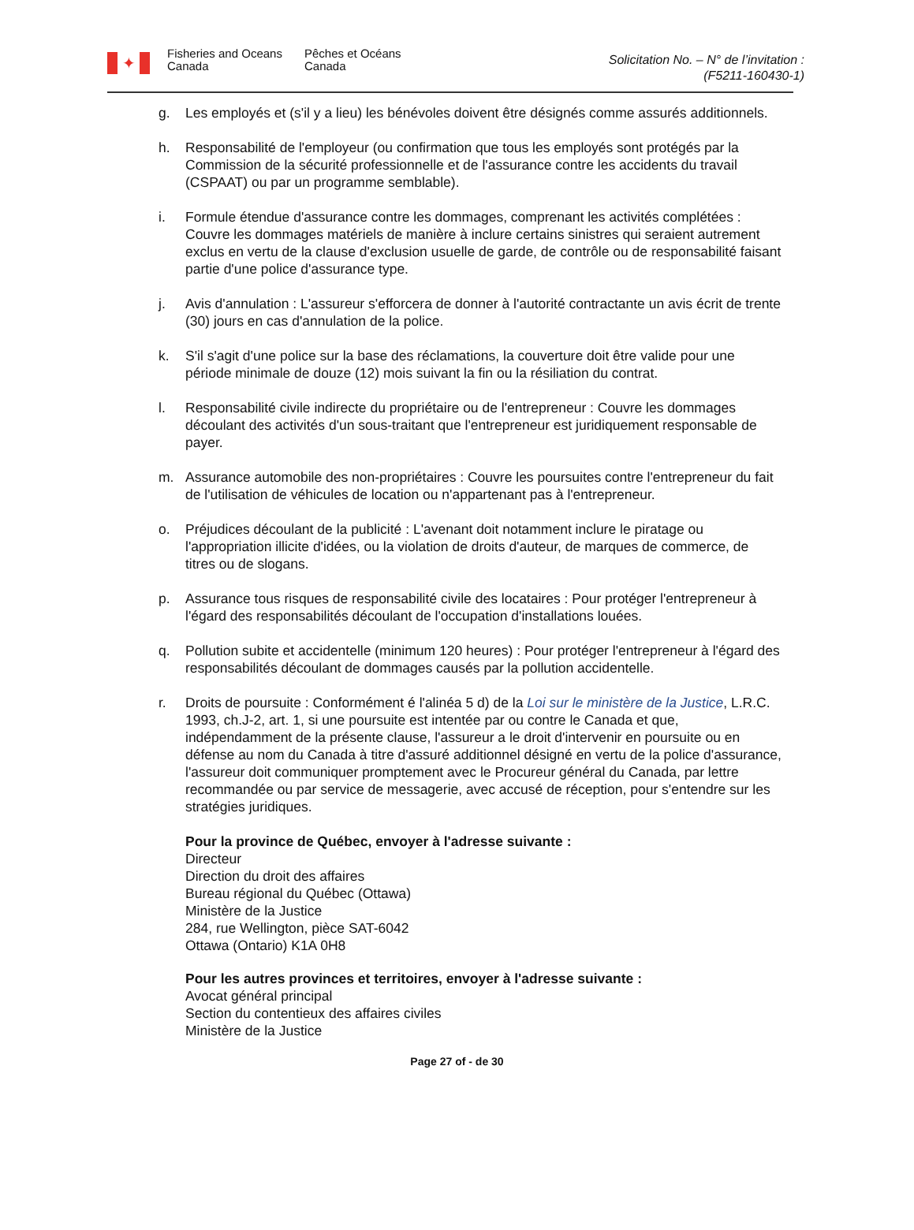✦
Fisheries and Oceans
Canada
Pêches et Océans
Canada
Solicitation No. – N° de l’invitation :
(F5211-160430-1)
g. Les employés et (s'il y a lieu) les bénévoles doivent être désignés comme assurés additionnels.
h. Responsabilité de l'employeur (ou confirmation que tous les employés sont protégés par la Commission de la sécurité professionnelle et de l'assurance contre les accidents du travail (CSPAAT) ou par un programme semblable).
i. Formule étendue d'assurance contre les dommages, comprenant les activités complétées : Couvre les dommages matériels de manière à inclure certains sinistres qui seraient autrement exclus en vertu de la clause d'exclusion usuelle de garde, de contrôle ou de responsabilité faisant partie d'une police d'assurance type.
j. Avis d'annulation : L'assureur s'efforcera de donner à l'autorité contractante un avis écrit de trente (30) jours en cas d'annulation de la police.
k. S'il s'agit d'une police sur la base des réclamations, la couverture doit être valide pour une période minimale de douze (12) mois suivant la fin ou la résiliation du contrat.
l. Responsabilité civile indirecte du propriétaire ou de l'entrepreneur : Couvre les dommages découlant des activités d'un sous-traitant que l'entrepreneur est juridiquement responsable de payer.
m. Assurance automobile des non-propriétaires : Couvre les poursuites contre l'entrepreneur du fait de l'utilisation de véhicules de location ou n'appartenant pas à l'entrepreneur.
o. Préjudices découlant de la publicité : L'avenant doit notamment inclure le piratage ou l'appropriation illicite d'idées, ou la violation de droits d'auteur, de marques de commerce, de titres ou de slogans.
p. Assurance tous risques de responsabilité civile des locataires : Pour protéger l'entrepreneur à l'égard des responsabilités découlant de l'occupation d'installations louées.
q. Pollution subite et accidentelle (minimum 120 heures) : Pour protéger l'entrepreneur à l'égard des responsabilités découlant de dommages causés par la pollution accidentelle.
r. Droits de poursuite : Conformément é l'alinéa 5 d) de la Loi sur le ministère de la Justice, L.R.C. 1993, ch.J-2, art. 1, si une poursuite est intentée par ou contre le Canada et que, indépendamment de la présente clause, l'assureur a le droit d'intervenir en poursuite ou en défense au nom du Canada à titre d'assuré additionnel désigné en vertu de la police d'assurance, l'assureur doit communiquer promptement avec le Procureur général du Canada, par lettre recommandée ou par service de messagerie, avec accusé de réception, pour s'entendre sur les stratégies juridiques.
Pour la province de Québec, envoyer à l'adresse suivante :
Directeur
Direction du droit des affaires
Bureau régional du Québec (Ottawa)
Ministère de la Justice
284, rue Wellington, pièce SAT-6042
Ottawa (Ontario) K1A 0H8
Pour les autres provinces et territoires, envoyer à l'adresse suivante :
Avocat général principal
Section du contentieux des affaires civiles
Ministère de la Justice
Page 27 of - de 30